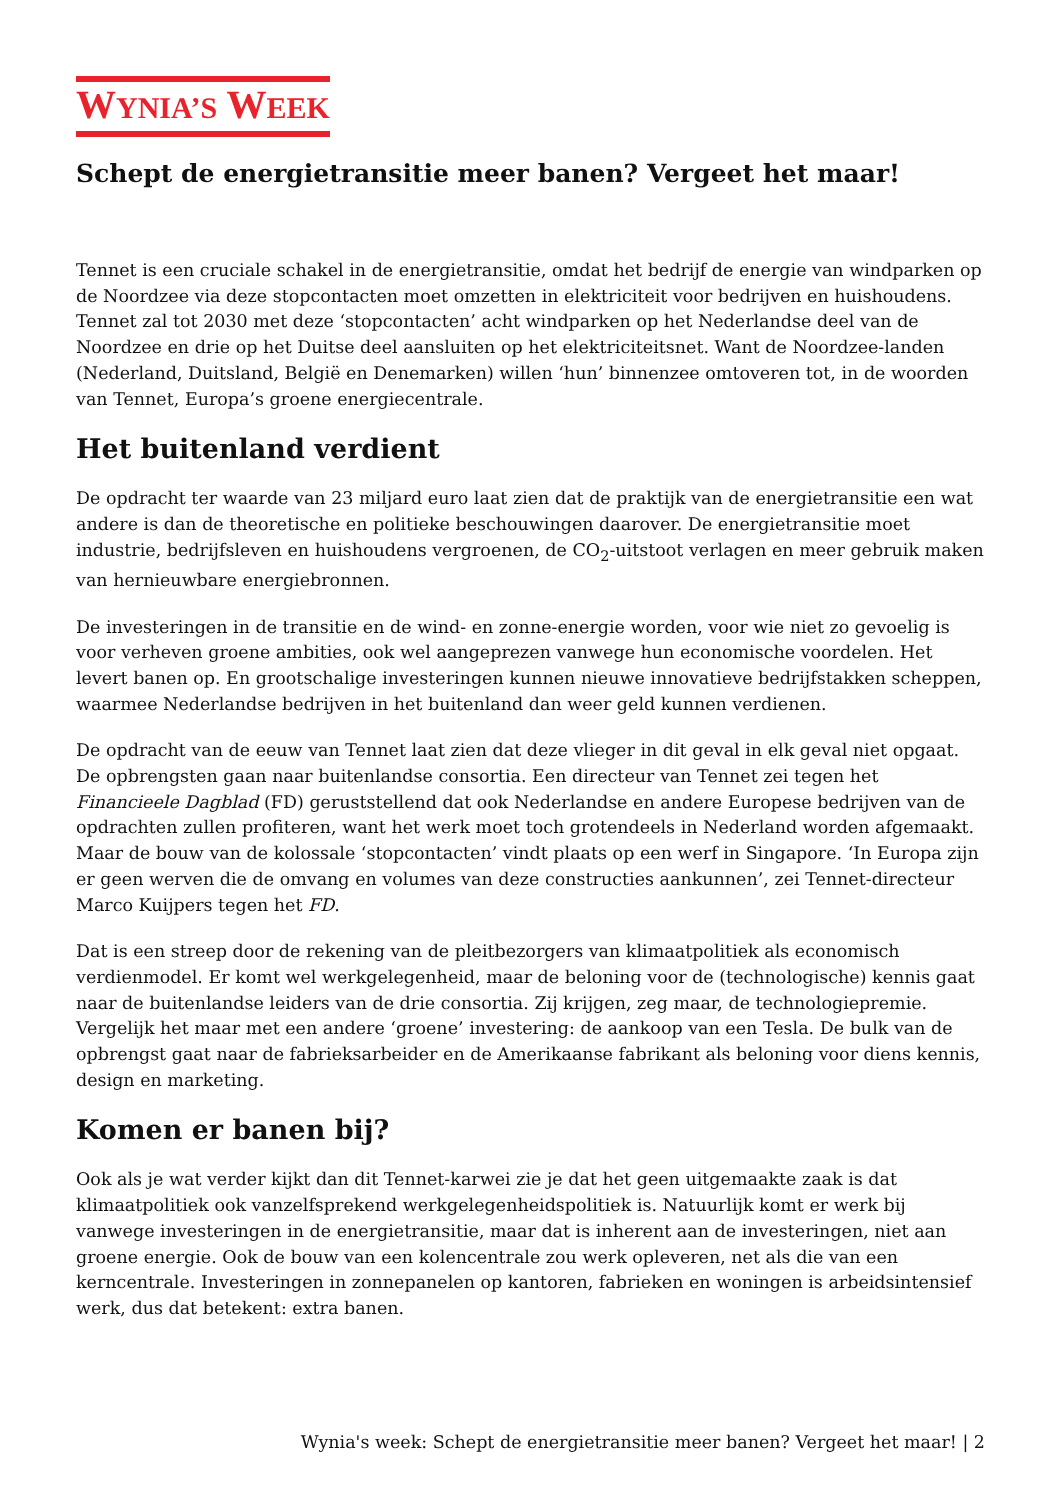WYNIA’S WEEK
Schept de energietransitie meer banen? Vergeet het maar!
Tennet is een cruciale schakel in de energietransitie, omdat het bedrijf de energie van windparken op de Noordzee via deze stopcontacten moet omzetten in elektriciteit voor bedrijven en huishoudens. Tennet zal tot 2030 met deze ‘stopcontacten’ acht windparken op het Nederlandse deel van de Noordzee en drie op het Duitse deel aansluiten op het elektriciteitsnet. Want de Noordzee-landen (Nederland, Duitsland, België en Denemarken) willen ‘hun’ binnenzee omtoveren tot, in de woorden van Tennet, Europa’s groene energiecentrale.
Het buitenland verdient
De opdracht ter waarde van 23 miljard euro laat zien dat de praktijk van de energietransitie een wat andere is dan de theoretische en politieke beschouwingen daarover. De energietransitie moet industrie, bedrijfsleven en huishoudens vergroenen, de CO<sub>2</sub>-uitstoot verlagen en meer gebruik maken van hernieuwbare energiebronnen.
De investeringen in de transitie en de wind- en zonne-energie worden, voor wie niet zo gevoelig is voor verheven groene ambities, ook wel aangeprezen vanwege hun economische voordelen. Het levert banen op. En grootschalige investeringen kunnen nieuwe innovatieve bedrijfstakken scheppen, waarmee Nederlandse bedrijven in het buitenland dan weer geld kunnen verdienen.
De opdracht van de eeuw van Tennet laat zien dat deze vlieger in dit geval in elk geval niet opgaat. De opbrengsten gaan naar buitenlandse consortia. Een directeur van Tennet zei tegen het Financieele Dagblad (FD) geruststellend dat ook Nederlandse en andere Europese bedrijven van de opdrachten zullen profiteren, want het werk moet toch grotendeels in Nederland worden afgemaakt. Maar de bouw van de kolossale ‘stopcontacten’ vindt plaats op een werf in Singapore. ‘In Europa zijn er geen werven die de omvang en volumes van deze constructies aankunnen’, zei Tennet-directeur Marco Kuijpers tegen het FD.
Dat is een streep door de rekening van de pleitbezorgers van klimaatpolitiek als economisch verdienmodel. Er komt wel werkgelegenheid, maar de beloning voor de (technologische) kennis gaat naar de buitenlandse leiders van de drie consortia. Zij krijgen, zeg maar, de technologiepremie. Vergelijk het maar met een andere ‘groene’ investering: de aankoop van een Tesla. De bulk van de opbrengst gaat naar de fabrieksarbeider en de Amerikaanse fabrikant als beloning voor diens kennis, design en marketing.
Komen er banen bij?
Ook als je wat verder kijkt dan dit Tennet-karwei zie je dat het geen uitgemaakte zaak is dat klimaatpolitiek ook vanzelfsprekend werkgelegenheidspolitiek is. Natuurlijk komt er werk bij vanwege investeringen in de energietransitie, maar dat is inherent aan de investeringen, niet aan groene energie. Ook de bouw van een kolencentrale zou werk opleveren, net als die van een kerncentrale. Investeringen in zonnepanelen op kantoren, fabrieken en woningen is arbeidsintensief werk, dus dat betekent: extra banen.
Wynia's week: Schept de energietransitie meer banen? Vergeet het maar! | 2